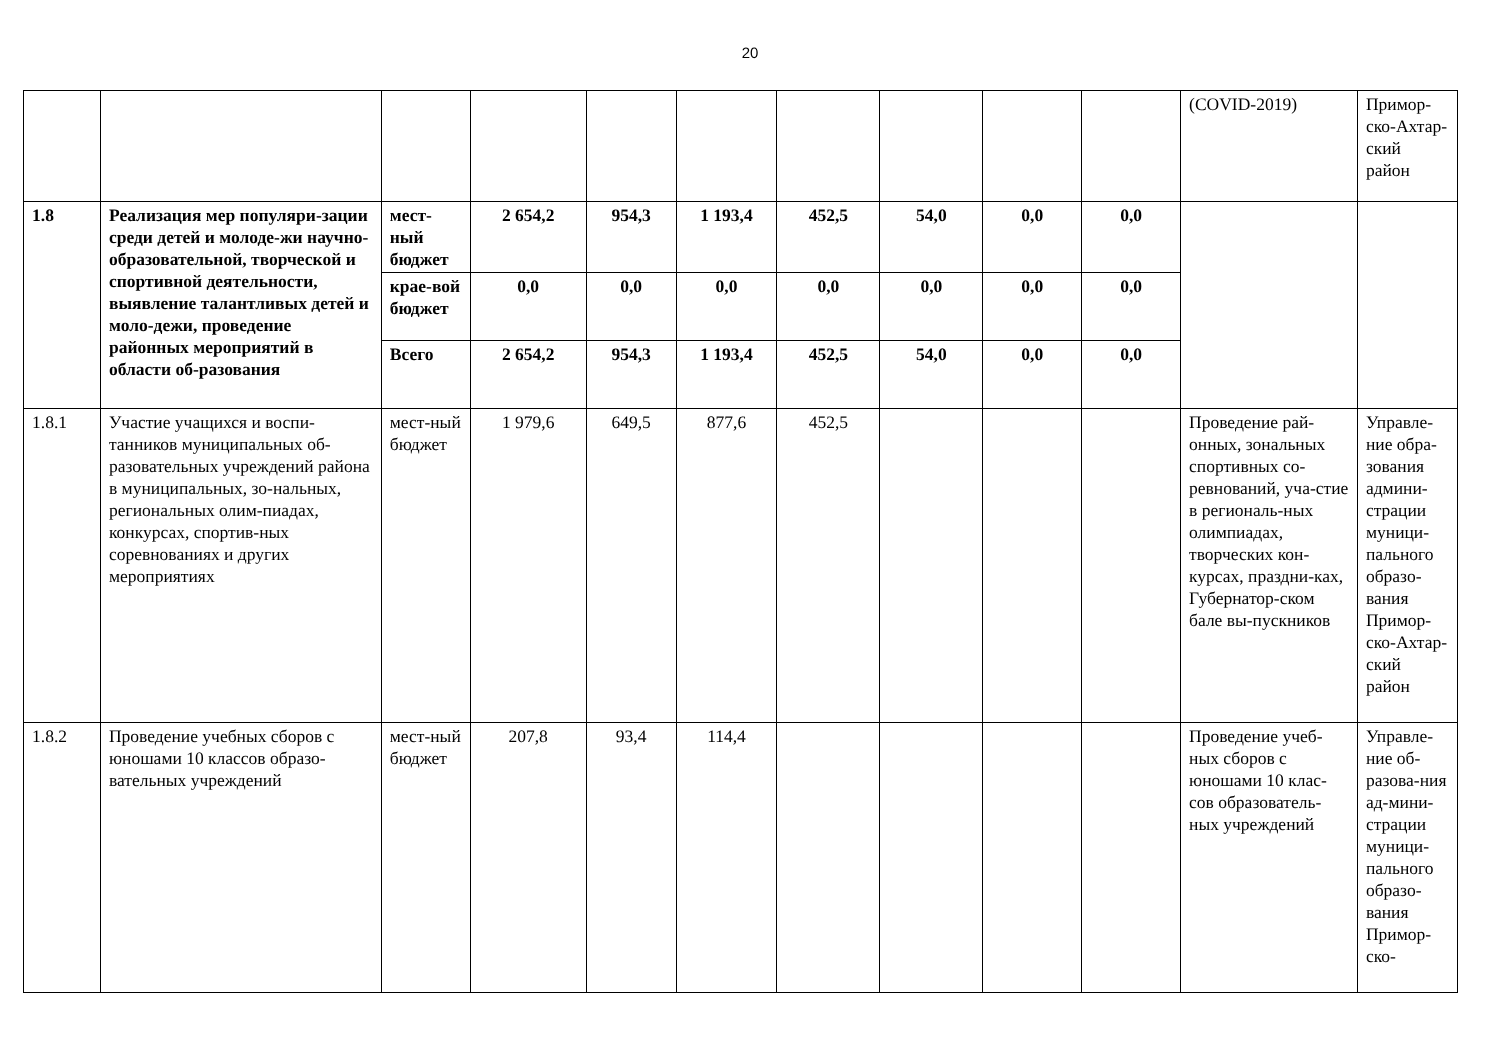20
| | | | | | | | | | | (COVID-2019) | Примор-ско-Ахтар-ский район |
| 1.8 | Реализация мер популяри-зации среди детей и молоде-жи научно-образовательной, творческой и спортивной деятельности, выявление талантливых детей и моло-дежи, проведение районных мероприятий в области об-разования | мест-ный бюджет | 2 654,2 | 954,3 | 1 193,4 | 452,5 | 54,0 | 0,0 | 0,0 | | |
| | | крае-вой бюджет | 0,0 | 0,0 | 0,0 | 0,0 | 0,0 | 0,0 | 0,0 | | |
| | | Всего | 2 654,2 | 954,3 | 1 193,4 | 452,5 | 54,0 | 0,0 | 0,0 | | |
| 1.8.1 | Участие учащихся и воспи-танников муниципальных об-разовательных учреждений района в муниципальных, зо-нальных, региональных олим-пиадах, конкурсах, спортив-ных соревнованиях и других мероприятиях | мест-ный бюджет | 1 979,6 | 649,5 | 877,6 | 452,5 | | | | Проведение рай-онных, зональных спортивных со-ревнований, уча-стие в региональ-ных олимпиадах, творческих кон-курсах, праздни-ках, Губернатор-ском бале вы-пускников | Управле-ние обра-зования админи-страции муници-пального образо-вания Примор-ско-Ахтар-ский район |
| 1.8.2 | Проведение учебных сборов с юношами 10 классов образо-вательных учреждений | мест-ный бюджет | 207,8 | 93,4 | 114,4 | | | | | Проведение учеб-ных сборов с юношами 10 клас-сов образователь-ных учреждений | Управле-ние об-разова-ния ад-мини-страции муници-пального образо-вания Примор-ско- |